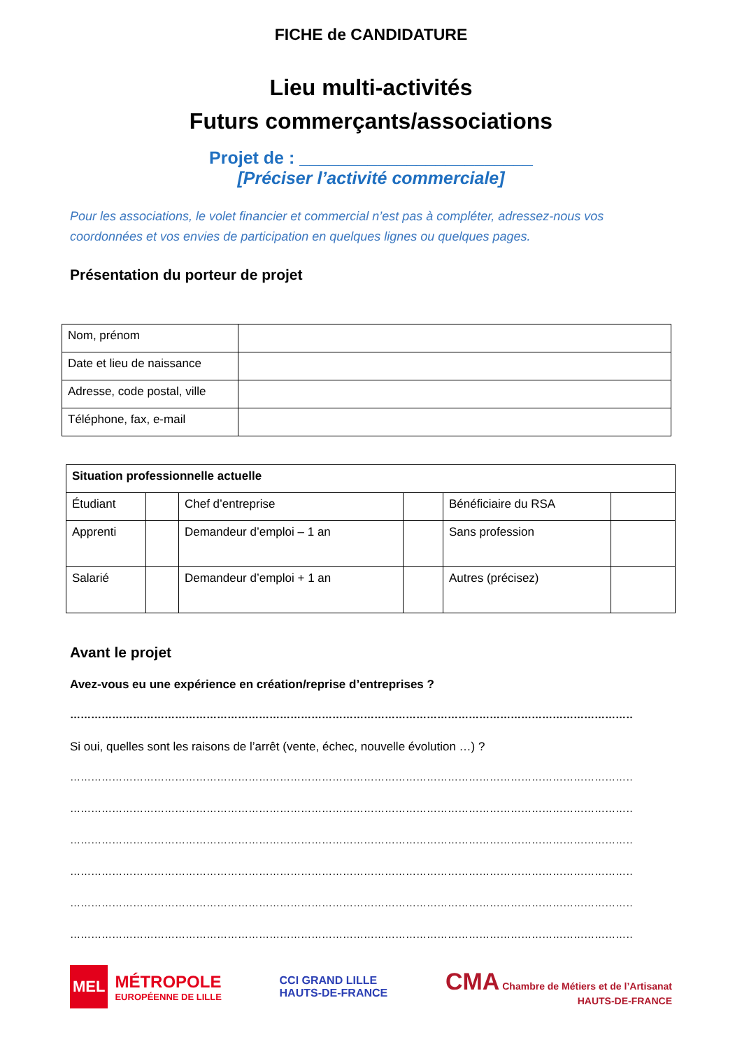FICHE de CANDIDATURE
Lieu multi-activités
Futurs commerçants/associations
Projet de : ________________________
[Préciser l’activité commerciale]
Pour les associations, le volet financier et commercial n’est pas à compléter, adressez-nous vos coordonnées et vos envies de participation en quelques lignes ou quelques pages.
Présentation du porteur de projet
| Nom, prénom | |
| Date et lieu de naissance | |
| Adresse, code postal, ville | |
| Téléphone, fax, e-mail | |
| Situation professionnelle actuelle | | | | | |
| Étudiant | | Chef d’entreprise | | Bénéficiaire du RSA | |
| Apprenti | | Demandeur d’emploi – 1 an | | Sans profession | |
| Salarié | | Demandeur d’emploi + 1 an | | Autres (précisez) | |
Avant le projet
Avez-vous eu une expérience en création/reprise d’entreprises ?
………………………………………………………………………………………………………………………………………………….
Si oui, quelles sont les raisons de l’arrêt (vente, échec, nouvelle évolution …) ?
…………………………………………………………………………………………………………………………………………………………
…………………………………………………………………………………………………………………………………………………………
…………………………………………………………………………………………………………………………………………………………
…………………………………………………………………………………………………………………………………………………………
…………………………………………………………………………………………………………………………………………………………
…………………………………………………………………………………………………………………………………………………………
MEL
MÉTROPOLE
EUROPÉENNE DE LILLE
CCI GRAND LILLE
HAUTS-DE-FRANCE
CMA Chambre de Métiers et de l’Artisanat
HAUTS-DE-FRANCE